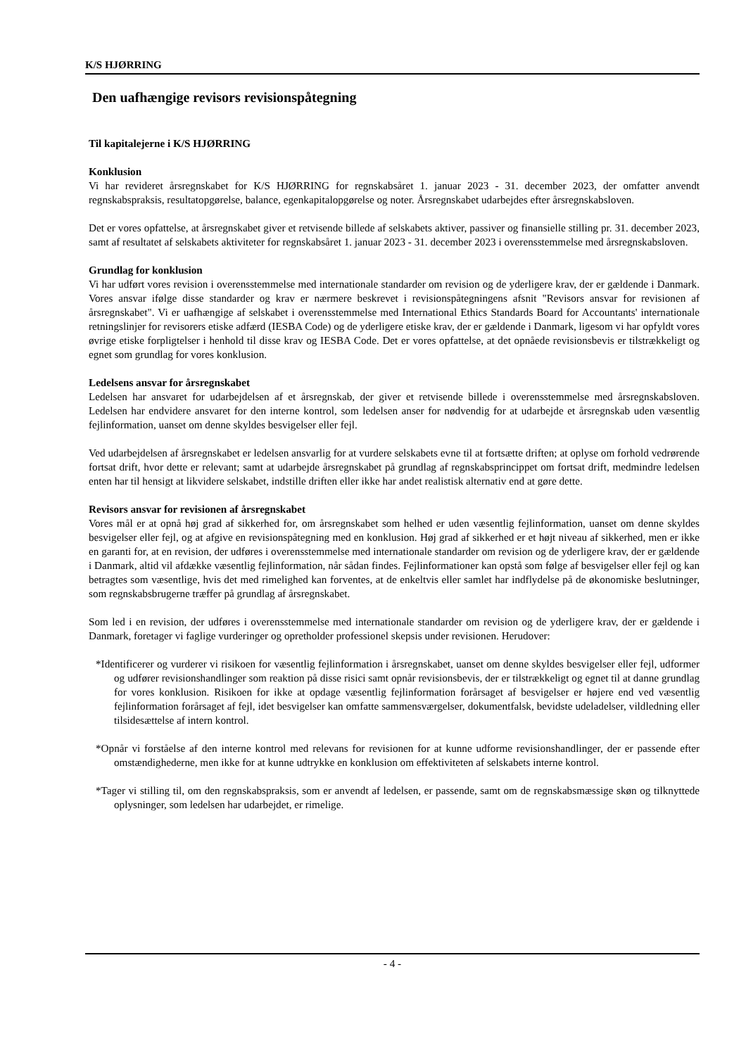K/S HJØRRING
Den uafhængige revisors revisionspåtegning
Til kapitalejerne i K/S HJØRRING
Konklusion
Vi har revideret årsregnskabet for K/S HJØRRING for regnskabsåret 1. januar 2023 - 31. december 2023, der omfatter anvendt regnskabspraksis, resultatopgørelse, balance, egenkapitalopgørelse og noter. Årsregnskabet udarbejdes efter årsregnskabsloven.
Det er vores opfattelse, at årsregnskabet giver et retvisende billede af selskabets aktiver, passiver og finansielle stilling pr. 31. december 2023, samt af resultatet af selskabets aktiviteter for regnskabsåret 1. januar 2023 - 31. december 2023 i overensstemmelse med årsregnskabsloven.
Grundlag for konklusion
Vi har udført vores revision i overensstemmelse med internationale standarder om revision og de yderligere krav, der er gældende i Danmark. Vores ansvar ifølge disse standarder og krav er nærmere beskrevet i revisionspåtegningens afsnit "Revisors ansvar for revisionen af årsregnskabet". Vi er uafhængige af selskabet i overensstemmelse med International Ethics Standards Board for Accountants' internationale retningslinjer for revisorers etiske adfærd (IESBA Code) og de yderligere etiske krav, der er gældende i Danmark, ligesom vi har opfyldt vores øvrige etiske forpligtelser i henhold til disse krav og IESBA Code. Det er vores opfattelse, at det opnåede revisionsbevis er tilstrækkeligt og egnet som grundlag for vores konklusion.
Ledelsens ansvar for årsregnskabet
Ledelsen har ansvaret for udarbejdelsen af et årsregnskab, der giver et retvisende billede i overensstemmelse med årsregnskabsloven. Ledelsen har endvidere ansvaret for den interne kontrol, som ledelsen anser for nødvendig for at udarbejde et årsregnskab uden væsentlig fejlinformation, uanset om denne skyldes besvigelser eller fejl.
Ved udarbejdelsen af årsregnskabet er ledelsen ansvarlig for at vurdere selskabets evne til at fortsætte driften; at oplyse om forhold vedrørende fortsat drift, hvor dette er relevant; samt at udarbejde årsregnskabet på grundlag af regnskabsprincippet om fortsat drift, medmindre ledelsen enten har til hensigt at likvidere selskabet, indstille driften eller ikke har andet realistisk alternativ end at gøre dette.
Revisors ansvar for revisionen af årsregnskabet
Vores mål er at opnå høj grad af sikkerhed for, om årsregnskabet som helhed er uden væsentlig fejlinformation, uanset om denne skyldes besvigelser eller fejl, og at afgive en revisionspåtegning med en konklusion. Høj grad af sikkerhed er et højt niveau af sikkerhed, men er ikke en garanti for, at en revision, der udføres i overensstemmelse med internationale standarder om revision og de yderligere krav, der er gældende i Danmark, altid vil afdække væsentlig fejlinformation, når sådan findes. Fejlinformationer kan opstå som følge af besvigelser eller fejl og kan betragtes som væsentlige, hvis det med rimelighed kan forventes, at de enkeltvis eller samlet har indflydelse på de økonomiske beslutninger, som regnskabsbrugerne træffer på grundlag af årsregnskabet.
Som led i en revision, der udføres i overensstemmelse med internationale standarder om revision og de yderligere krav, der er gældende i Danmark, foretager vi faglige vurderinger og opretholder professionel skepsis under revisionen. Herudover:
*Identificerer og vurderer vi risikoen for væsentlig fejlinformation i årsregnskabet, uanset om denne skyldes besvigelser eller fejl, udformer og udfører revisionshandlinger som reaktion på disse risici samt opnår revisionsbevis, der er tilstrækkeligt og egnet til at danne grundlag for vores konklusion. Risikoen for ikke at opdage væsentlig fejlinformation forårsaget af besvigelser er højere end ved væsentlig fejlinformation forårsaget af fejl, idet besvigelser kan omfatte sammensværgelser, dokumentfalsk, bevidste udeladelser, vildledning eller tilsidesættelse af intern kontrol.
*Opnår vi forståelse af den interne kontrol med relevans for revisionen for at kunne udforme revisionshandlinger, der er passende efter omstændighederne, men ikke for at kunne udtrykke en konklusion om effektiviteten af selskabets interne kontrol.
*Tager vi stilling til, om den regnskabspraksis, som er anvendt af ledelsen, er passende, samt om de regnskabsmæssige skøn og tilknyttede oplysninger, som ledelsen har udarbejdet, er rimelige.
- 4 -